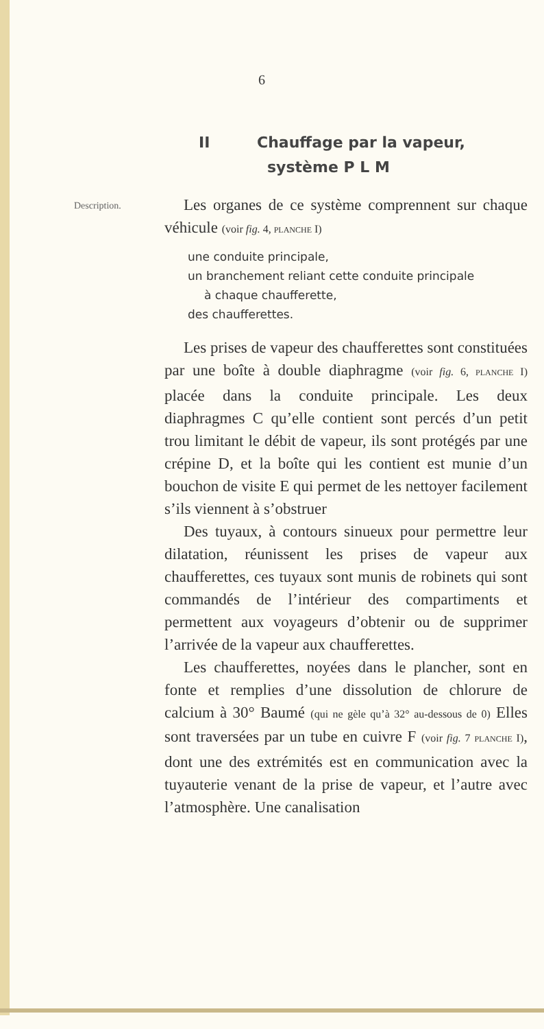6
II Chauffage par la vapeur,
système P L M
Description.
Les organes de ce système comprennent sur chaque véhicule (voir fig. 4, PLANCHE I)
une conduite principale,
un branchement reliant cette conduite principale
à chaque chaufferette,
des chaufferettes.
Les prises de vapeur des chaufferettes sont constituées par une boîte à double diaphragme (voir fig. 6, PLANCHE I) placée dans la conduite principale. Les deux diaphragmes C qu’elle contient sont percés d’un petit trou limitant le débit de vapeur, ils sont protégés par une crépine D, et la boîte qui les contient est munie d’un bouchon de visite E qui permet de les nettoyer facilement s’ils viennent à s’obstruer
Des tuyaux, à contours sinueux pour permettre leur dilatation, réunissent les prises de vapeur aux chaufferettes, ces tuyaux sont munis de robinets qui sont commandés de l’intérieur des compartiments et permettent aux voyageurs d’obtenir ou de supprimer l’arrivée de la vapeur aux chaufferettes.
Les chaufferettes, noyées dans le plancher, sont en fonte et remplies d’une dissolution de chlorure de calcium à 30° Baumé (qui ne gèle qu’à 32° au-dessous de 0) Elles sont traversées par un tube en cuivre F (voir fig. 7 PLANCHE I), dont une des extrémités est en communication avec la tuyauterie venant de la prise de vapeur, et l’autre avec l’atmosphère. Une canalisation